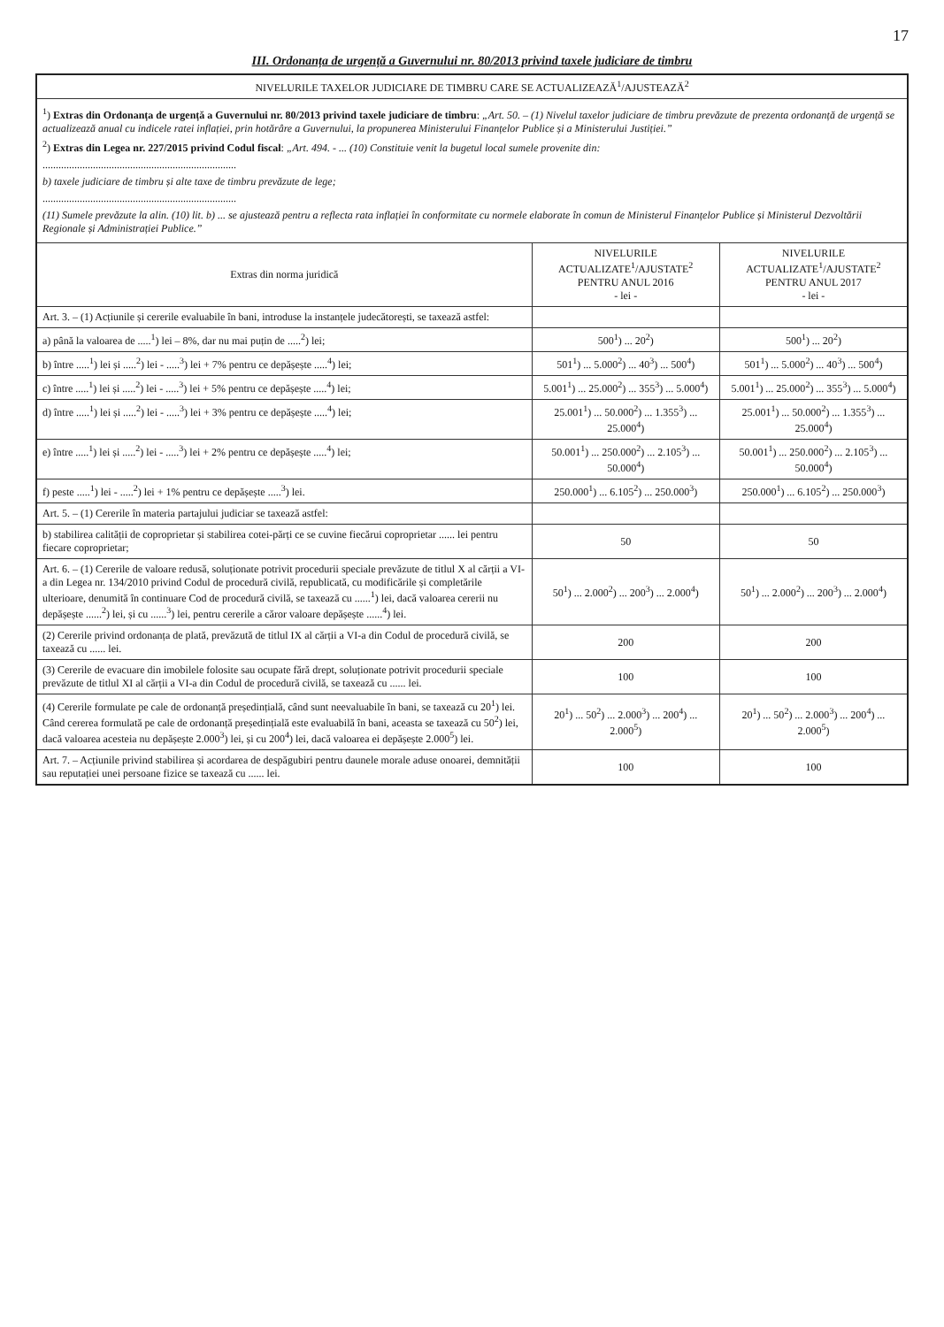17
III. Ordonanța de urgență a Guvernului nr. 80/2013 privind taxele judiciare de timbru
| NIVELURILE TAXELOR JUDICIARE DE TIMBRU CARE SE ACTUALIZEAZĂ<sup>1</sup>/AJUSTEAZĂ<sup>2</sup> | | |
| --- | --- | --- |
| <sup>1</sup>) Extras din Ordonanța de urgență a Guvernului nr. 80/2013 privind taxele judiciare de timbru : „Art. 50. – (1) Nivelul taxelor judiciare de timbru prevăzute de prezenta ordonanță de urgență se actualizează anual cu indicele ratei inflației, prin hotărâre a Guvernului, la propunerea Ministerului Finanțelor Publice și a Ministerului Justiției.” <sup>2</sup>) Extras din Legea nr. 227/2015 privind Codul fiscal : „Art. 494. - ... (10) Constituie venit la bugetul local sumele provenite din: ......................................................................... b) taxele judiciare de timbru și alte taxe de timbru prevăzute de lege; ......................................................................... (11) Sumele prevăzute la alin. (10) lit. b) ... se ajustează pentru a reflecta rata inflației în conformitate cu normele elaborate în comun de Ministerul Finanțelor Publice și Ministerul Dezvoltării Regionale și Administrației Publice.” | | |
| Extras din norma juridică | NIVELURILE ACTUALIZATE<sup>1</sup>/AJUSTATE<sup>2</sup> PENTRU ANUL 2016 - lei - | NIVELURILE ACTUALIZATE<sup>1</sup>/AJUSTATE<sup>2</sup> PENTRU ANUL 2017 - lei - |
| Art. 3. – (1) Acțiunile și cererile evaluabile în bani, introduse la instanțele judecătorești, se taxează astfel: | | |
| a) până la valoarea de .....<sup>1</sup>) lei – 8%, dar nu mai puțin de .....<sup>2</sup>) lei; | 500<sup>1</sup>) ... 20<sup>2</sup>) | 500<sup>1</sup>) ... 20<sup>2</sup>) |
| b) între .....<sup>1</sup>) lei și .....<sup>2</sup>) lei - .....<sup>3</sup>) lei + 7% pentru ce depășește .....<sup>4</sup>) lei; | 501<sup>1</sup>) ... 5.000<sup>2</sup>) ... 40<sup>3</sup>) ... 500<sup>4</sup>) | 501<sup>1</sup>) ... 5.000<sup>2</sup>) ... 40<sup>3</sup>) ... 500<sup>4</sup>) |
| c) între .....<sup>1</sup>) lei și .....<sup>2</sup>) lei - .....<sup>3</sup>) lei + 5% pentru ce depășește .....<sup>4</sup>) lei; | 5.001<sup>1</sup>) ... 25.000<sup>2</sup>) ... 355<sup>3</sup>) ... 5.000<sup>4</sup>) | 5.001<sup>1</sup>) ... 25.000<sup>2</sup>) ... 355<sup>3</sup>) ... 5.000<sup>4</sup>) |
| d) între .....<sup>1</sup>) lei și .....<sup>2</sup>) lei - .....<sup>3</sup>) lei + 3% pentru ce depășește .....<sup>4</sup>) lei; | 25.001<sup>1</sup>) ... 50.000<sup>2</sup>) ... 1.355<sup>3</sup>) ... 25.000<sup>4</sup>) | 25.001<sup>1</sup>) ... 50.000<sup>2</sup>) ... 1.355<sup>3</sup>) ... 25.000<sup>4</sup>) |
| e) între .....<sup>1</sup>) lei și .....<sup>2</sup>) lei - .....<sup>3</sup>) lei + 2% pentru ce depășește .....<sup>4</sup>) lei; | 50.001<sup>1</sup>) ... 250.000<sup>2</sup>) ... 2.105<sup>3</sup>) ... 50.000<sup>4</sup>) | 50.001<sup>1</sup>) ... 250.000<sup>2</sup>) ... 2.105<sup>3</sup>) ... 50.000<sup>4</sup>) |
| f) peste .....<sup>1</sup>) lei - .....<sup>2</sup>) lei + 1% pentru ce depășește .....<sup>3</sup>) lei. | 250.000<sup>1</sup>) ... 6.105<sup>2</sup>) ... 250.000<sup>3</sup>) | 250.000<sup>1</sup>) ... 6.105<sup>2</sup>) ... 250.000<sup>3</sup>) |
| Art. 5. – (1) Cererile în materia partajului judiciar se taxează astfel: | | |
| b) stabilirea calității de coproprietar și stabilirea cotei-părți ce se cuvine fiecărui coproprietar ...... lei pentru fiecare coproprietar; | 50 | 50 |
| Art. 6. – (1) Cererile de valoare redusă, soluționate potrivit procedurii speciale prevăzute de titlul X al cărții a VI-a din Legea nr. 134/2010 privind Codul de procedură civilă, republicată, cu modificările și completările ulterioare, denumită în continuare Cod de procedură civilă, se taxează cu ......<sup>1</sup>) lei, dacă valoarea cererii nu depășește ......<sup>2</sup>) lei, și cu ......<sup>3</sup>) lei, pentru cererile a căror valoare depășește ......<sup>4</sup>) lei. | 50<sup>1</sup>) ... 2.000<sup>2</sup>) ... 200<sup>3</sup>) ... 2.000<sup>4</sup>) | 50<sup>1</sup>) ... 2.000<sup>2</sup>) ... 200<sup>3</sup>) ... 2.000<sup>4</sup>) |
| (2) Cererile privind ordonanța de plată, prevăzută de titlul IX al cărții a VI-a din Codul de procedură civilă, se taxează cu ...... lei. | 200 | 200 |
| (3) Cererile de evacuare din imobilele folosite sau ocupate fără drept, soluționate potrivit procedurii speciale prevăzute de titlul XI al cărții a VI-a din Codul de procedură civilă, se taxează cu ...... lei. | 100 | 100 |
| (4) Cererile formulate pe cale de ordonanță președințială, când sunt neevaluabile în bani, se taxează cu 20<sup>1</sup>) lei. Când cererea formulată pe cale de ordonanță președințială este evaluabilă în bani, aceasta se taxează cu 50<sup>2</sup>) lei, dacă valoarea acesteia nu depășește 2.000<sup>3</sup>) lei, și cu 200<sup>4</sup>) lei, dacă valoarea ei depășește 2.000<sup>5</sup>) lei. | 20<sup>1</sup>) ... 50<sup>2</sup>) ... 2.000<sup>3</sup>) ... 200<sup>4</sup>) ... 2.000<sup>5</sup>) | 20<sup>1</sup>) ... 50<sup>2</sup>) ... 2.000<sup>3</sup>) ... 200<sup>4</sup>) ... 2.000<sup>5</sup>) |
| Art. 7. – Acțiunile privind stabilirea și acordarea de despăgubiri pentru daunele morale aduse onoarei, demnității sau reputației unei persoane fizice se taxează cu ...... lei. | 100 | 100 |